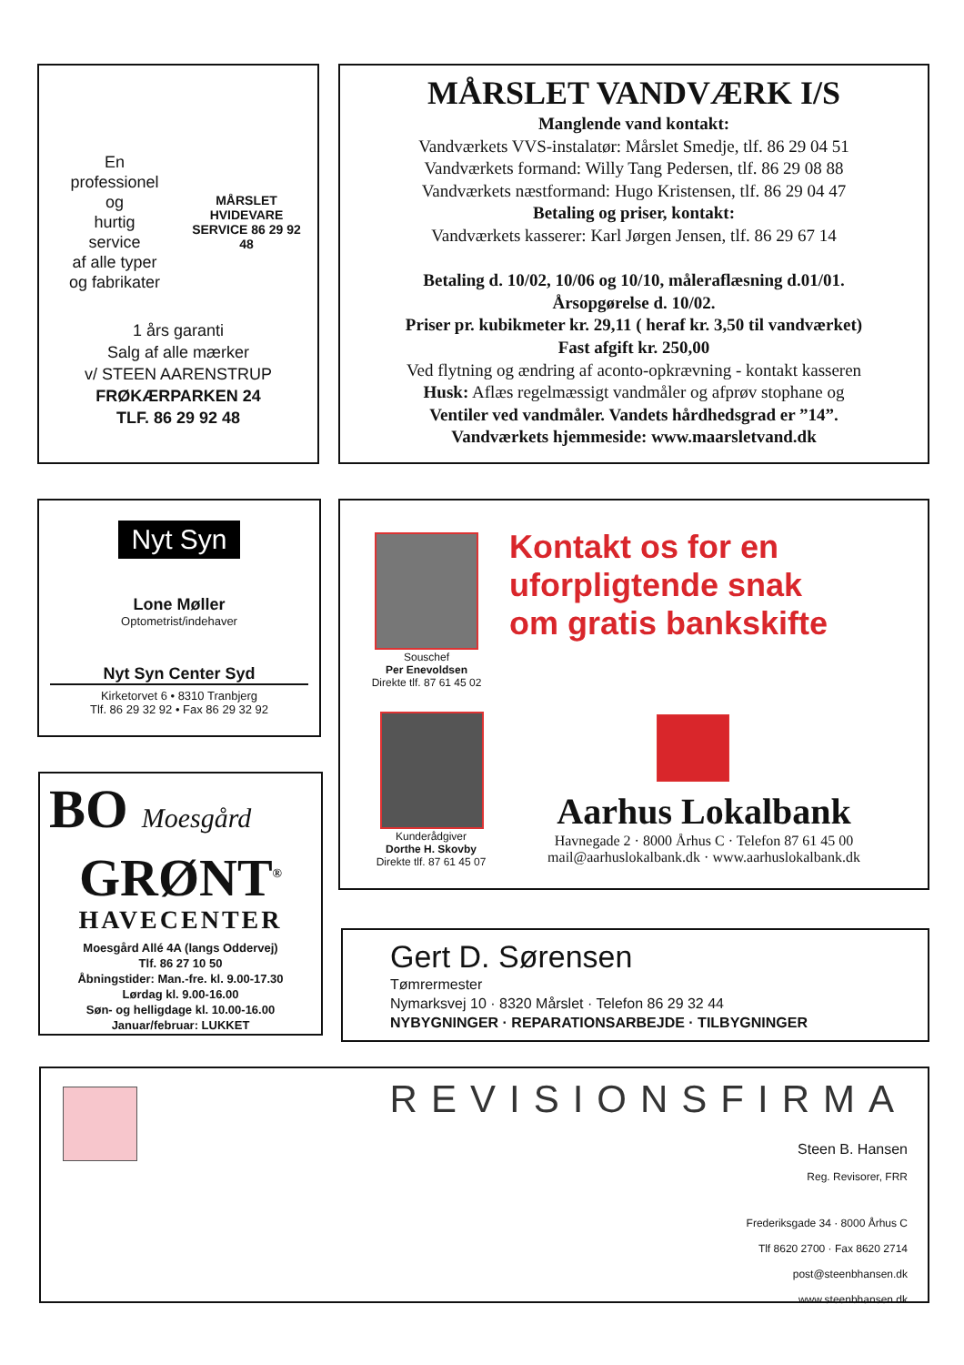En
professionel
og
hurtig
service
af alle typer
og fabrikater
MÅRSLET HVIDEVARE SERVICE 86 29 92 48
1 års garanti
Salg af alle mærker
v/ STEEN AARENSTRUP
FRØKÆRPARKEN 24
TLF. 86 29 92 48
MÅRSLET VANDVÆRK I/S
Manglende vand kontakt:
Vandværkets VVS-instalatør: Mårslet Smedje, tlf. 86 29 04 51
Vandværkets formand: Willy Tang Pedersen, tlf. 86 29 08 88
Vandværkets næstformand: Hugo Kristensen, tlf. 86 29 04 47
Betaling og priser, kontakt:
Vandværkets kasserer: Karl Jørgen Jensen, tlf. 86 29 67 14
Betaling d. 10/02, 10/06 og 10/10, måleraflæsning d.01/01.
Årsopgørelse d. 10/02.
Priser pr. kubikmeter kr. 29,11 ( heraf kr. 3,50 til vandværket)
Fast afgift kr. 250,00
Ved flytning og ændring af aconto-opkrævning - kontakt kasseren
Husk: Aflæs regelmæssigt vandmåler og afprøv stophane og
Ventiler ved vandmåler. Vandets hårdhedsgrad er ”14”.
Vandværkets hjemmeside: www.maarsletvand.dk
Nyt Syn
Lone Møller
Optometrist/indehaver
Nyt Syn Center Syd
Kirketorvet 6 • 8310 Tranbjerg
Tlf. 86 29 32 92 • Fax 86 29 32 92
Souschef
Per Enevoldsen
Direkte tlf. 87 61 45 02
Kontakt os for en
uforpligtende snak
om gratis bankskifte
Kunderådgiver
Dorthe H. Skovby
Direkte tlf. 87 61 45 07
Aarhus Lokalbank
Havnegade 2 · 8000 Århus C · Telefon 87 61 45 00
mail@aarhuslokalbank.dk · www.aarhuslokalbank.dk
BO Moesgård
GRØNT<sup>®</sup>
HAVECENTER
Moesgård Allé 4A (langs Oddervej)
Tlf. 86 27 10 50
Åbningstider: Man.-fre. kl. 9.00-17.30
Lørdag kl. 9.00-16.00
Søn- og helligdage kl. 10.00-16.00
Januar/februar: LUKKET
Gert D. Sørensen
Tømrermester
Nymarksvej 10 · 8320 Mårslet · Telefon 86 29 32 44
NYBYGNINGER · REPARATIONSARBEJDE · TILBYGNINGER
REVISIONSFIRMA
Steen B. Hansen
Reg. Revisorer, FRR
Frederiksgade 34 · 8000 Århus C
Tlf 8620 2700 · Fax 8620 2714
post@steenbhansen.dk
www.steenbhansen.dk